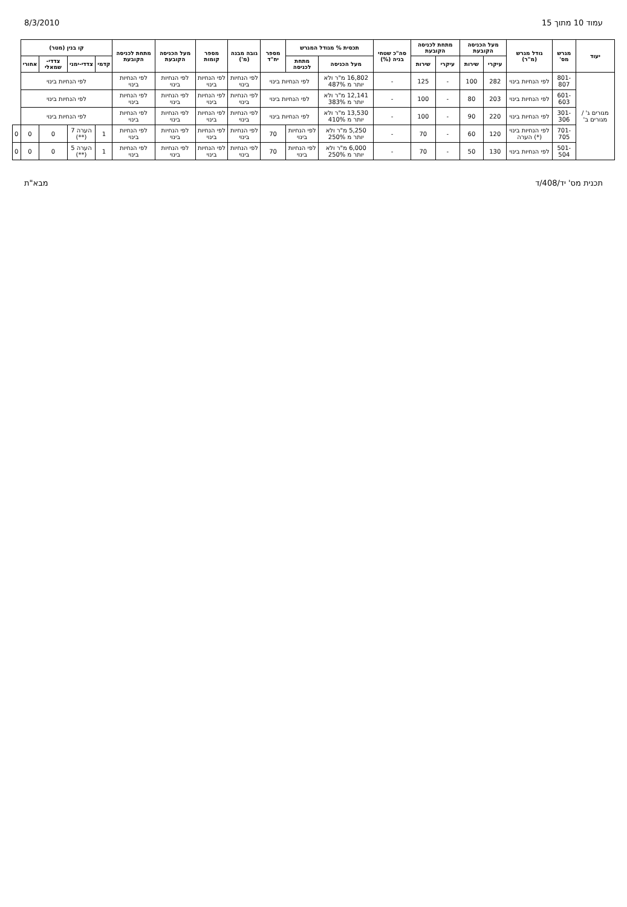עמוד 10 מתוך 15 8/3/2010
| יעוד | מגרש מס' | גודל מגרש (מ"ר) | מעל הכניסה הקובעת | | מתחת לכניסה הקובעת | | סה"כ שטחי בניה (%) | תכסית % מגודל המגרש | | מספר יח"ד | גובה מבנה (מ') | מספר קומות | מעל הכניסה הקובעת | מתחת לכניסה הקובעת | קו בנין (מטר) | | | | |
| --- | --- | --- | --- | --- | --- | --- | --- | --- | --- | --- | --- | --- | --- | --- | --- | --- | --- | --- | --- |
| | | | עיקרי | שירות | עיקרי | שירות | | מעל הכניסה | מתחת לכניסה | | | | | | קדמי | צדדי-ימני | צדדי-שמאלי | אחורי | |
| מגורים ג' / מגורים ב' | 801-807 | לפי הנחיות בינוי | 282 | 100 | - | 125 | - | 16,802 מ"ר ולא יותר מ 487% | לפי הנחיות בינוי | | לפי הנחיות בינוי | לפי הנחיות בינוי | לפי הנחיות בינוי | לפי הנחיות בינוי | לפי הנחיות בינוי | | | | |
| | 601-603 | לפי הנחיות בינוי | 203 | 80 | - | 100 | - | 12,141 מ"ר ולא יותר מ 383% | לפי הנחיות בינוי | | לפי הנחיות בינוי | לפי הנחיות בינוי | לפי הנחיות בינוי | לפי הנחיות בינוי | לפי הנחיות בינוי | | | | |
| | 301-306 | לפי הנחיות בינוי | 220 | 90 | - | 100 | - | 13,530 מ"ר ולא יותר מ 410% | לפי הנחיות בינוי | | לפי הנחיות בינוי | לפי הנחיות בינוי | לפי הנחיות בינוי | לפי הנחיות בינוי | לפי הנחיות בינוי | | | | |
| | 701-705 | לפי הנחיות בינוי (*) הערה | 120 | 60 | - | 70 | - | 5,250 מ"ר ולא יותר מ 250% | לפי הנחיות בינוי | 70 | לפי הנחיות בינוי | לפי הנחיות בינוי | לפי הנחיות בינוי | לפי הנחיות בינוי | 1 | הערה 7 (**) | 0 | 0 | 0 |
| | 501-504 | לפי הנחיות בינוי | 130 | 50 | - | 70 | - | 6,000 מ"ר ולא יותר מ 250% | לפי הנחיות בינוי | 70 | לפי הנחיות בינוי | לפי הנחיות בינוי | לפי הנחיות בינוי | לפי הנחיות בינוי | 1 | הערה 5 (**) | 0 | 0 | 0 |
תכנית מס' יד/408/ד מבא"ת